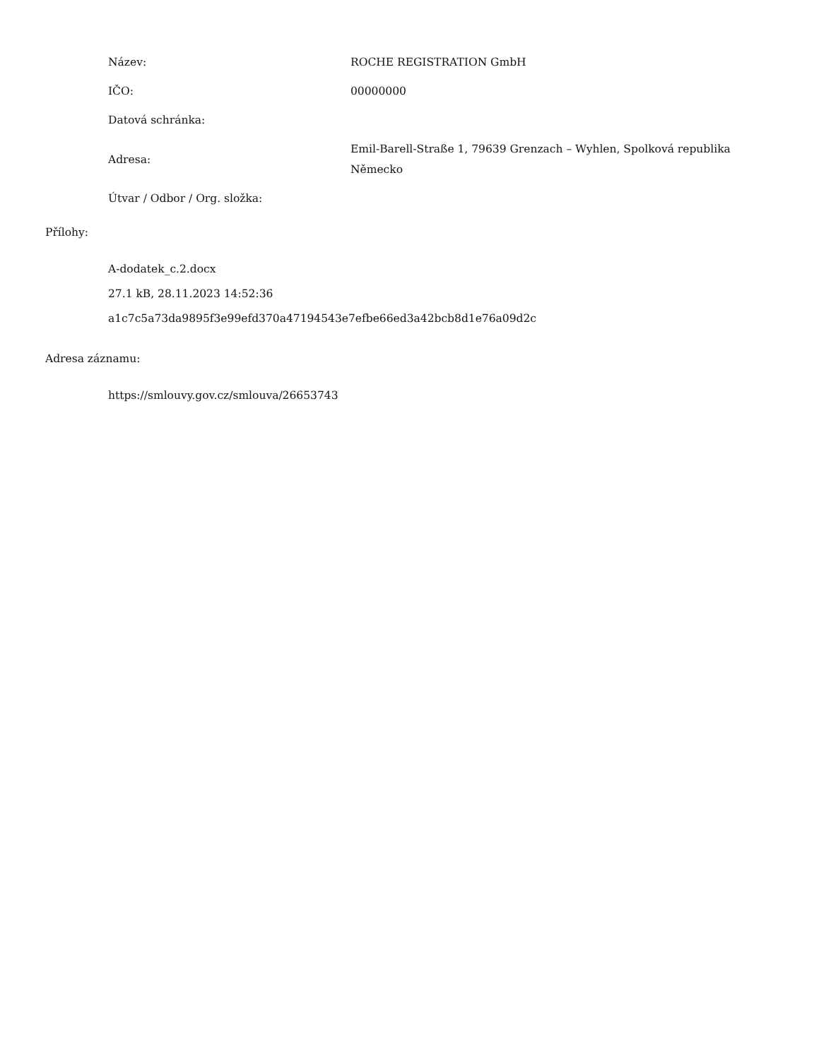| Název: | ROCHE REGISTRATION GmbH |
| IČO: | 00000000 |
| Datová schránka: | |
| Adresa: | Emil-Barell-Straße 1, 79639 Grenzach – Wyhlen, Spolková republika Německo |
| Útvar / Odbor / Org. složka: | |
Přílohy:
A-dodatek_c.2.docx
27.1 kB, 28.11.2023 14:52:36
a1c7c5a73da9895f3e99efd370a47194543e7efbe66ed3a42bcb8d1e76a09d2c
Adresa záznamu:
https://smlouvy.gov.cz/smlouva/26653743